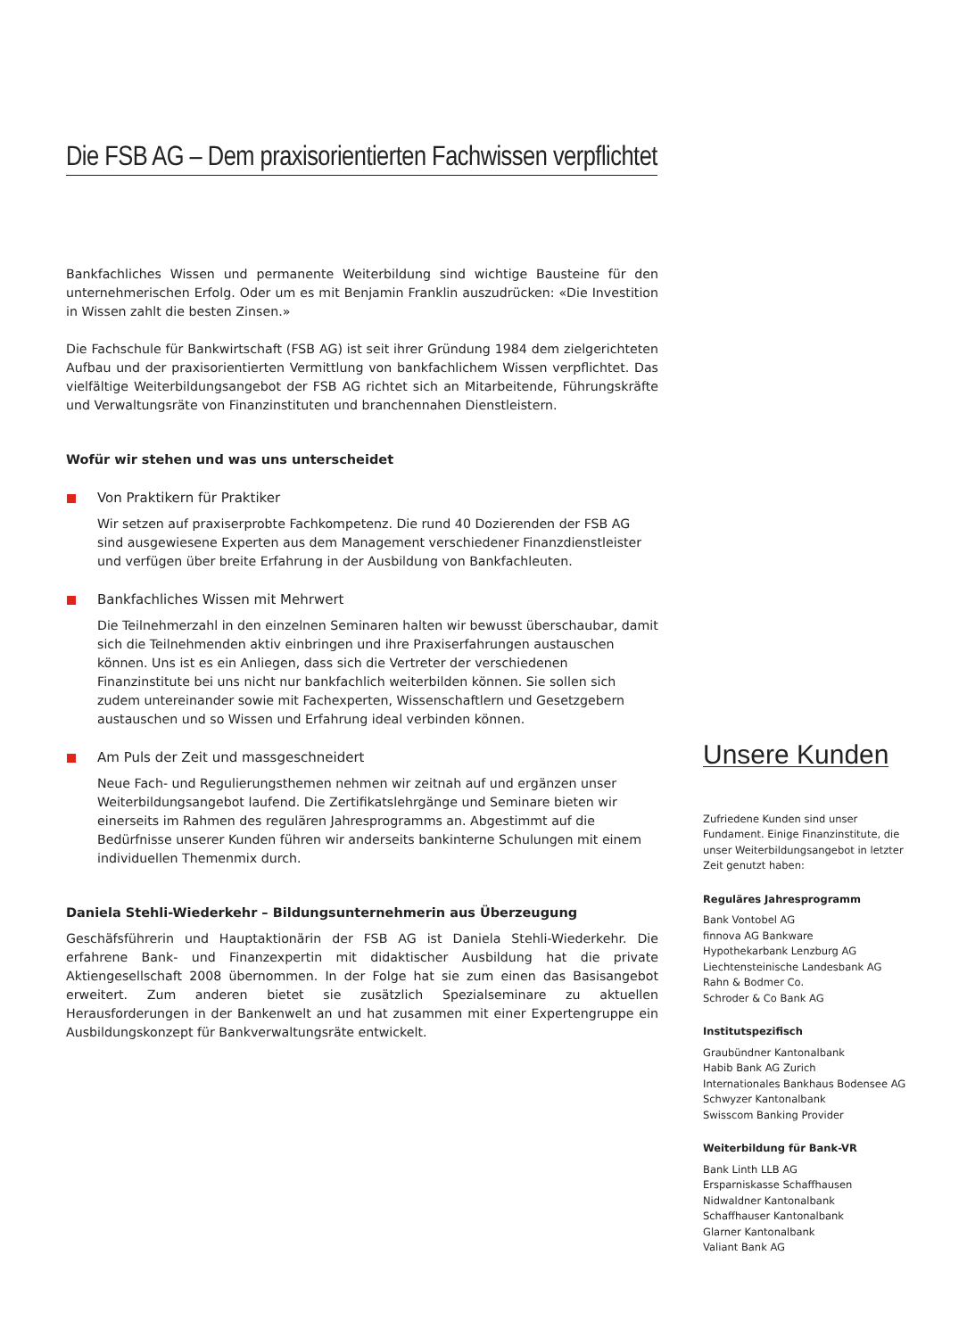Die FSB AG – Dem praxisorientierten Fachwissen verpflichtet
Bankfachliches Wissen und permanente Weiterbildung sind wichtige Bausteine für den unternehmerischen Erfolg. Oder um es mit Benjamin Franklin auszudrücken: «Die Investition in Wissen zahlt die besten Zinsen.»
Die Fachschule für Bankwirtschaft (FSB AG) ist seit ihrer Gründung 1984 dem zielgerichteten Aufbau und der praxisorientierten Vermittlung von bankfachlichem Wissen verpflichtet. Das vielfältige Weiterbildungsangebot der FSB AG richtet sich an Mitarbeitende, Führungskräfte und Verwaltungsräte von Finanzinstituten und branchennahen Dienstleistern.
Wofür wir stehen und was uns unterscheidet
Von Praktikern für Praktiker
Wir setzen auf praxiserprobte Fachkompetenz. Die rund 40 Dozierenden der FSB AG sind ausgewiesene Experten aus dem Management verschiedener Finanzdienstleister und verfügen über breite Erfahrung in der Ausbildung von Bankfachleuten.
Bankfachliches Wissen mit Mehrwert
Die Teilnehmerzahl in den einzelnen Seminaren halten wir bewusst überschaubar, damit sich die Teilnehmenden aktiv einbringen und ihre Praxiserfahrungen austauschen können. Uns ist es ein Anliegen, dass sich die Vertreter der verschiedenen Finanzinstitute bei uns nicht nur bankfachlich weiterbilden können. Sie sollen sich zudem untereinander sowie mit Fachexperten, Wissenschaftlern und Gesetzgebern austauschen und so Wissen und Erfahrung ideal verbinden können.
Am Puls der Zeit und massgeschneidert
Neue Fach- und Regulierungsthemen nehmen wir zeitnah auf und ergänzen unser Weiterbildungsangebot laufend. Die Zertifikatslehrgänge und Seminare bieten wir einerseits im Rahmen des regulären Jahresprogramms an. Abgestimmt auf die Bedürfnisse unserer Kunden führen wir anderseits bankinterne Schulungen mit einem individuellen Themenmix durch.
Daniela Stehli-Wiederkehr – Bildungsunternehmerin aus Überzeugung
Geschäfsführerin und Hauptaktionärin der FSB AG ist Daniela Stehli-Wiederkehr. Die erfahrene Bank- und Finanzexpertin mit didaktischer Ausbildung hat die private Aktiengesellschaft 2008 übernommen. In der Folge hat sie zum einen das Basisangebot erweitert. Zum anderen bietet sie zusätzlich Spezialseminare zu aktuellen Herausforderungen in der Bankenwelt an und hat zusammen mit einer Expertengruppe ein Ausbildungskonzept für Bankverwaltungsräte entwickelt.
Unsere Kunden
Zufriedene Kunden sind unser Fundament. Einige Finanzinstitute, die unser Weiterbildungsangebot in letzter Zeit genutzt haben:
Reguläres Jahresprogramm
Bank Vontobel AG
finnova AG Bankware
Hypothekarbank Lenzburg AG
Liechtensteinische Landesbank AG
Rahn & Bodmer Co.
Schroder & Co Bank AG
Institutspezifisch
Graubündner Kantonalbank
Habib Bank AG Zurich
Internationales Bankhaus Bodensee AG
Schwyzer Kantonalbank
Swisscom Banking Provider
Weiterbildung für Bank-VR
Bank Linth LLB AG
Ersparniskasse Schaffhausen
Nidwaldner Kantonalbank
Schaffhauser Kantonalbank
Glarner Kantonalbank
Valiant Bank AG